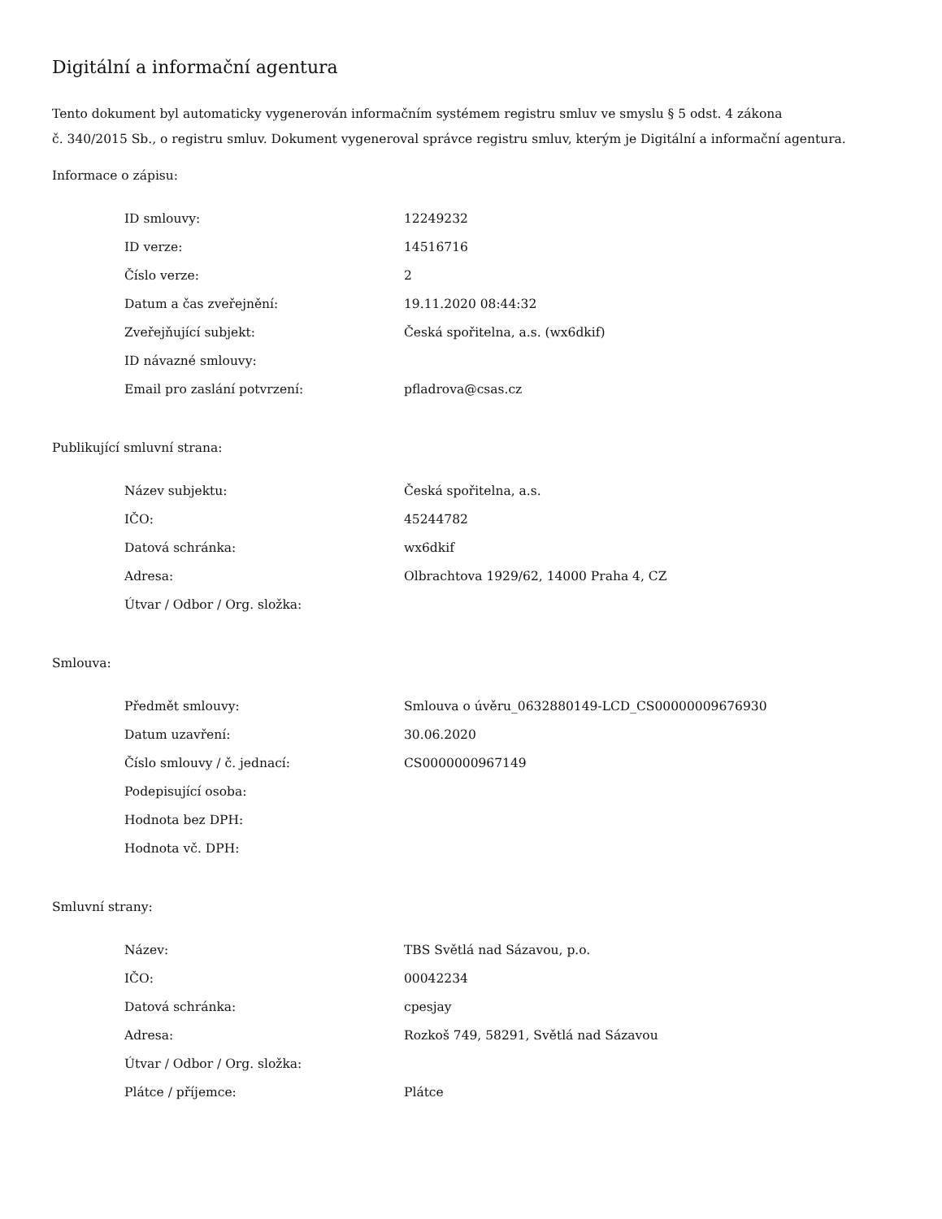Digitální a informační agentura
Tento dokument byl automaticky vygenerován informačním systémem registru smluv ve smyslu § 5 odst. 4 zákona
č. 340/2015 Sb., o registru smluv. Dokument vygeneroval správce registru smluv, kterým je Digitální a informační agentura.
Informace o zápisu:
| ID smlouvy: | 12249232 |
| ID verze: | 14516716 |
| Číslo verze: | 2 |
| Datum a čas zveřejnění: | 19.11.2020 08:44:32 |
| Zveřejňující subjekt: | Česká spořitelna, a.s. (wx6dkif) |
| ID návazné smlouvy: | |
| Email pro zaslání potvrzení: | pfladrova@csas.cz |
Publikující smluvní strana:
| Název subjektu: | Česká spořitelna, a.s. |
| IČO: | 45244782 |
| Datová schránka: | wx6dkif |
| Adresa: | Olbrachtova 1929/62, 14000 Praha 4, CZ |
| Útvar / Odbor / Org. složka: | |
Smlouva:
| Předmět smlouvy: | Smlouva o úvěru_0632880149-LCD_CS0000000967693​0 |
| Datum uzavření: | 30.06.2020 |
| Číslo smlouvy / č. jednací: | CS0000000967149 |
| Podepisující osoba: | |
| Hodnota bez DPH: | |
| Hodnota vč. DPH: | |
Smluvní strany:
| Název: | TBS Světlá nad Sázavou, p.o. |
| IČO: | 00042234 |
| Datová schránka: | cpesjay |
| Adresa: | Rozkoš 749, 58291, Světlá nad Sázavou |
| Útvar / Odbor / Org. složka: | |
| Plátce / příjemce: | Plátce |